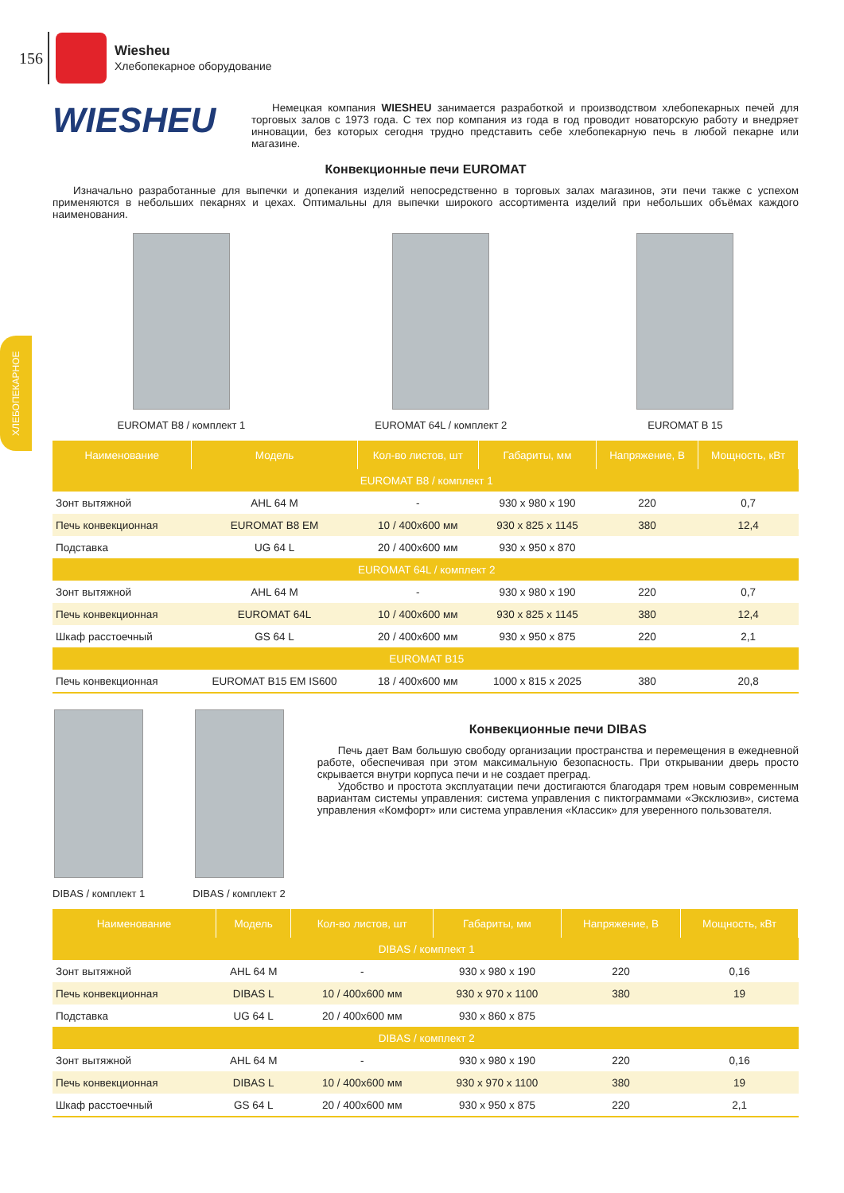156
Wiesheu
Хлебопекарное оборудование
ХЛЕБОПЕКАРНОЕ
WIESHEU
Немецкая компания WIESHEU занимается разработкой и производством хлебопекарных печей для торговых залов с 1973 года. С тех пор компания из года в год проводит новаторскую работу и внедряет инновации, без которых сегодня трудно представить себе хлебопекарную печь в любой пекарне или магазине.
Конвекционные печи EUROMAT
Изначально разработанные для выпечки и допекания изделий непосредственно в торговых залах магазинов, эти печи также с успехом применяются в небольших пекарнях и цехах. Оптимальны для выпечки широкого ассортимента изделий при небольших объёмах каждого наименования.
EUROMAT B8 / комплект 1 EUROMAT 64L / комплект 2 EUROMAT B 15
| Наименование | Модель | Кол-во листов, шт | Габариты, мм | Напряжение, В | Мощность, кВт |
| --- | --- | --- | --- | --- | --- |
| EUROMAT B8 / комплект 1 | | | | | |
| Зонт вытяжной | AHL 64 M | - | 930 x 980 x 190 | 220 | 0,7 |
| Печь конвекционная | EUROMAT B8 EM | 10 / 400x600 мм | 930 x 825 x 1145 | 380 | 12,4 |
| Подставка | UG 64 L | 20 / 400x600 мм | 930 x 950 x 870 | | |
| EUROMAT 64L / комплект 2 | | | | | |
| Зонт вытяжной | AHL 64 M | - | 930 x 980 x 190 | 220 | 0,7 |
| Печь конвекционная | EUROMAT 64L | 10 / 400x600 мм | 930 x 825 x 1145 | 380 | 12,4 |
| Шкаф расстоечный | GS 64 L | 20 / 400x600 мм | 930 x 950 x 875 | 220 | 2,1 |
| EUROMAT B15 | | | | | |
| Печь конвекционная | EUROMAT B15 EM IS600 | 18 / 400x600 мм | 1000 x 815 x 2025 | 380 | 20,8 |
DIBAS / комплект 1 DIBAS / комплект 2
Конвекционные печи DIBAS
Печь дает Вам большую свободу организации пространства и перемещения в ежедневной работе, обеспечивая при этом максимальную безопасность. При открывании дверь просто скрывается внутри корпуса печи и не создает преград.
Удобство и простота эксплуатации печи достигаются благодаря трем новым современным вариантам системы управления: система управления с пиктограммами «Эксклюзив», система управления «Комфорт» или система управления «Классик» для уверенного пользователя.
| Наименование | Модель | Кол-во листов, шт | Габариты, мм | Напряжение, В | Мощность, кВт |
| --- | --- | --- | --- | --- | --- |
| DIBAS / комплект 1 | | | | | |
| Зонт вытяжной | AHL 64 M | - | 930 x 980 x 190 | 220 | 0,16 |
| Печь конвекционная | DIBAS L | 10 / 400x600 мм | 930 x 970 x 1100 | 380 | 19 |
| Подставка | UG 64 L | 20 / 400x600 мм | 930 x 860 x 875 | | |
| DIBAS / комплект 2 | | | | | |
| Зонт вытяжной | AHL 64 M | - | 930 x 980 x 190 | 220 | 0,16 |
| Печь конвекционная | DIBAS L | 10 / 400x600 мм | 930 x 970 x 1100 | 380 | 19 |
| Шкаф расстоечный | GS 64 L | 20 / 400x600 мм | 930 x 950 x 875 | 220 | 2,1 |